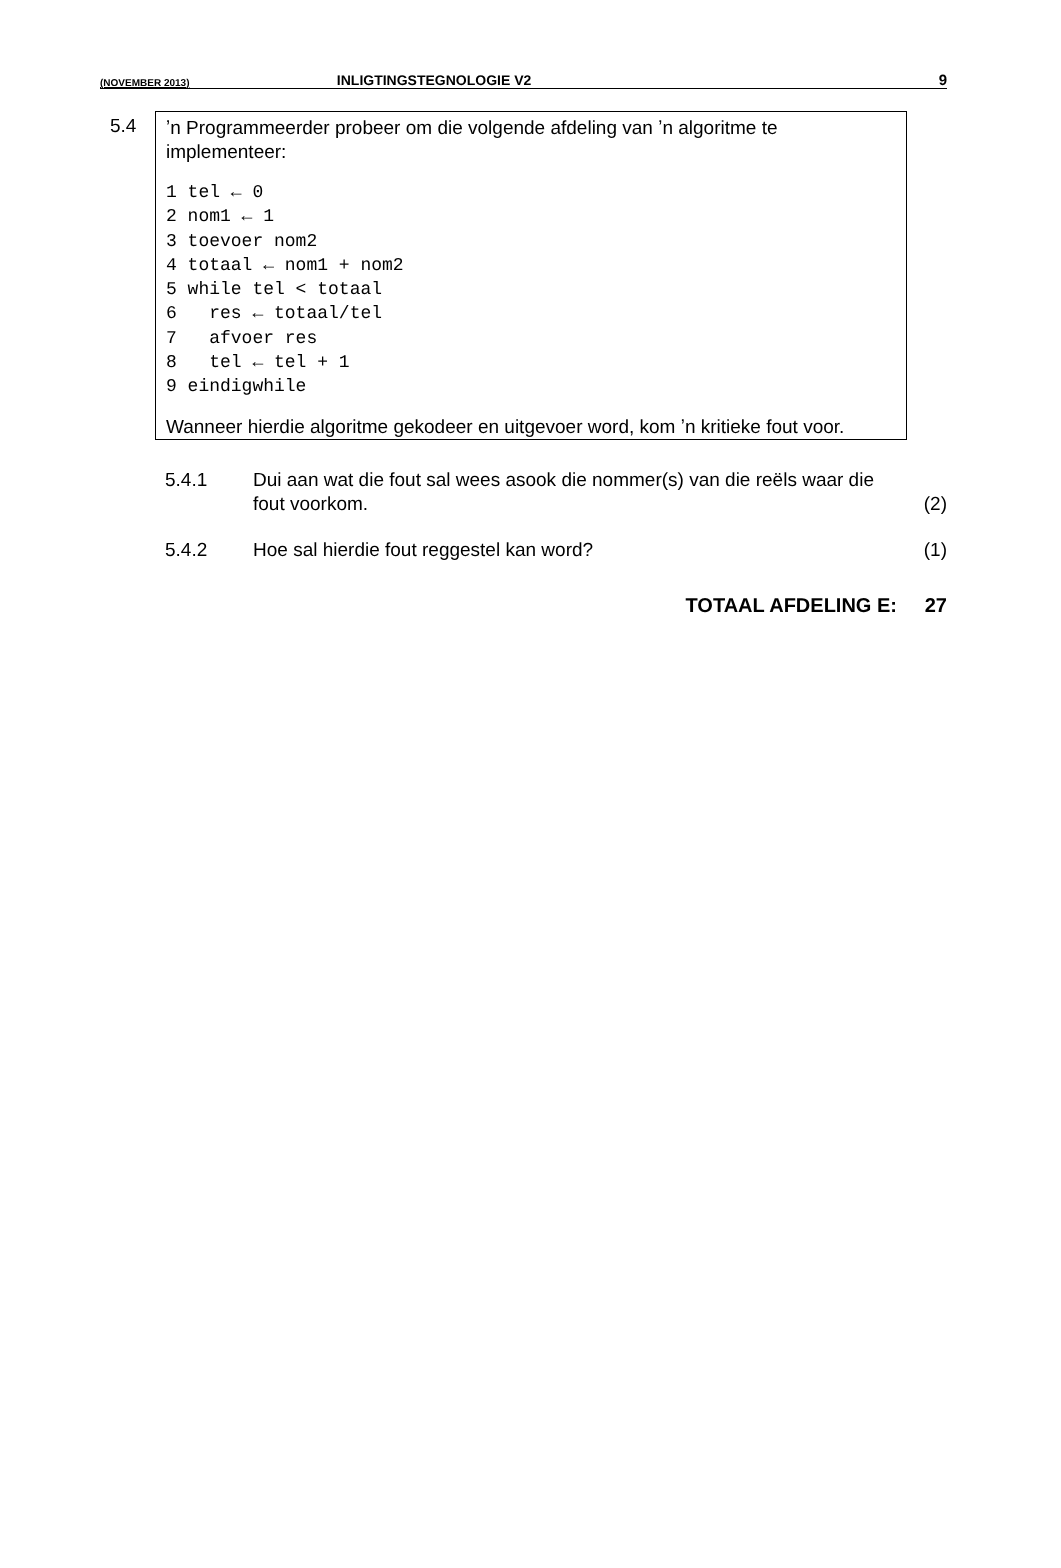(NOVEMBER 2013) INLIGTINGSTEGNOLOGIE V2 9
5.4
ʼn Programmeerder probeer om die volgende afdeling van ʼn algoritme te implementeer:
1 tel ← 0
2 nom1 ← 1
3 toevoer nom2
4 totaal ← nom1 + nom2
5 while tel < totaal
6   res ← totaal/tel
7   afvoer res
8   tel ← tel + 1
9 eindigwhile
Wanneer hierdie algoritme gekodeer en uitgevoer word, kom ʼn kritieke fout voor.
5.4.1 Dui aan wat die fout sal wees asook die nommer(s) van die reëls waar die fout voorkom.
(2)
5.4.2 Hoe sal hierdie fout reggestel kan word?
(1)
TOTAAL AFDELING E: 27